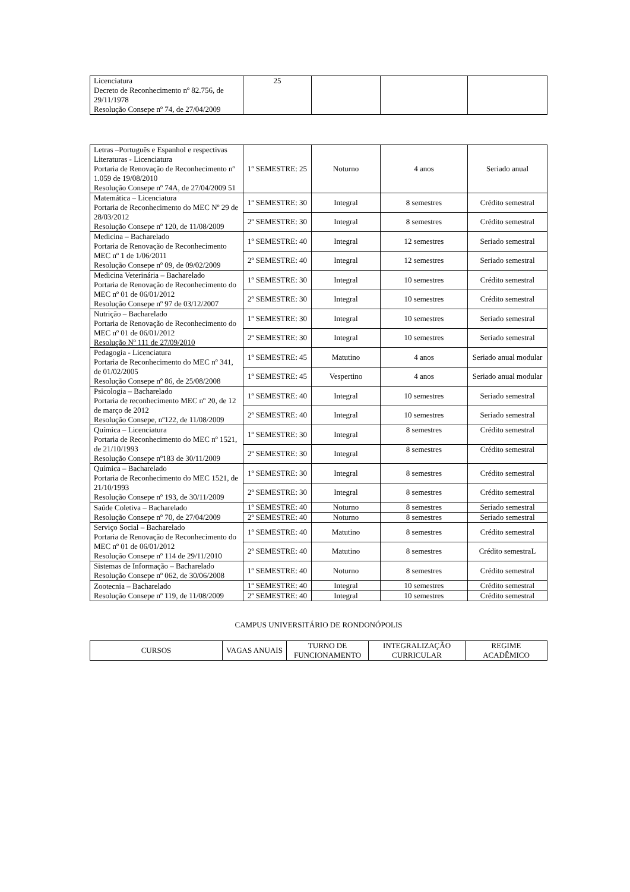| Licenciatura Decreto de Reconhecimento nº 82.756, de 29/11/1978 Resolução Consepe nº 74, de 27/04/2009 | 25 | | | |
| Letras –Português e Espanhol e respectivas Literaturas - Licenciatura Portaria de Renovação de Reconhecimento nº 1.059 de 19/08/2010 Resolução Consepe nº 74A, de 27/04/2009 51 | 1º SEMESTRE: 25 | Noturno | 4 anos | Seriado anual |
| Matemática – Licenciatura Portaria de Reconhecimento do MEC Nº 29 de 28/03/2012 Resolução Consepe nº 120, de 11/08/2009 | 1º SEMESTRE: 30 | Integral | 8 semestres | Crédito semestral |
| | 2º SEMESTRE: 30 | Integral | 8 semestres | Crédito semestral |
| Medicina – Bacharelado Portaria de Renovação de Reconhecimento MEC nº 1 de 1/06/2011 Resolução Consepe nº 09, de 09/02/2009 | 1º SEMESTRE: 40 | Integral | 12 semestres | Seriado semestral |
| | 2º SEMESTRE: 40 | Integral | 12 semestres | Seriado semestral |
| Medicina Veterinária – Bacharelado Portaria de Renovação de Reconhecimento do MEC nº 01 de 06/01/2012 Resolução Consepe nº 97 de 03/12/2007 | 1º SEMESTRE: 30 | Integral | 10 semestres | Crédito semestral |
| | 2º SEMESTRE: 30 | Integral | 10 semestres | Crédito semestral |
| Nutrição – Bacharelado Portaria de Renovação de Reconhecimento do MEC nº 01 de 06/01/2012 Resolução Nº 111 de 27/09/2010 | 1º SEMESTRE: 30 | Integral | 10 semestres | Seriado semestral |
| | 2º SEMESTRE: 30 | Integral | 10 semestres | Seriado semestral |
| Pedagogia - Licenciatura Portaria de Reconhecimento do MEC nº 341, de 01/02/2005 Resolução Consepe nº 86, de 25/08/2008 | 1º SEMESTRE: 45 | Matutino | 4 anos | Seriado anual modular |
| | 1º SEMESTRE: 45 | Vespertino | 4 anos | Seriado anual modular |
| Psicologia – Bacharelado Portaria de reconhecimento MEC nº 20, de 12 de março de 2012 Resolução Consepe, nº122, de 11/08/2009 | 1º SEMESTRE: 40 | Integral | 10 semestres | Seriado semestral |
| | 2º SEMESTRE: 40 | Integral | 10 semestres | Seriado semestral |
| Química – Licenciatura Portaria de Reconhecimento do MEC nº 1521, de 21/10/1993 Resolução Consepe nº183 de 30/11/2009 | 1º SEMESTRE: 30 | Integral | 8 semestres | Crédito semestral |
| | 2º SEMESTRE: 30 | Integral | 8 semestres | Crédito semestral |
| Química – Bacharelado Portaria de Reconhecimento do MEC 1521, de 21/10/1993 Resolução Consepe nº 193, de 30/11/2009 | 1º SEMESTRE: 30 | Integral | 8 semestres | Crédito semestral |
| | 2º SEMESTRE: 30 | Integral | 8 semestres | Crédito semestral |
| Saúde Coletiva – Bacharelado Resolução Consepe nº 70, de 27/04/2009 | 1º SEMESTRE: 40 | Noturno | 8 semestres | Seriado semestral |
| | 2º SEMESTRE: 40 | Noturno | 8 semestres | Seriado semestral |
| Serviço Social – Bacharelado Portaria de Renovação de Reconhecimento do MEC nº 01 de 06/01/2012 Resolução Consepe nº 114 de 29/11/2010 | 1º SEMESTRE: 40 | Matutino | 8 semestres | Crédito semestral |
| | 2º SEMESTRE: 40 | Matutino | 8 semestres | Crédito semestraL |
| Sistemas de Informação – Bacharelado Resolução Consepe nº 062, de 30/06/2008 | 1º SEMESTRE: 40 | Noturno | 8 semestres | Crédito semestral |
| Zootecnia – Bacharelado Resolução Consepe nº 119, de 11/08/2009 | 1º SEMESTRE: 40 | Integral | 10 semestres | Crédito semestral |
| | 2º SEMESTRE: 40 | Integral | 10 semestres | Crédito semestral |
CAMPUS UNIVERSITÁRIO DE RONDONÓPOLIS
| CURSOS | VAGAS ANUAIS | TURNO DE FUNCIONAMENTO | INTEGRALIZAÇÃO CURRICULAR | REGIME ACADÊMICO |
| --- | --- | --- | --- | --- |